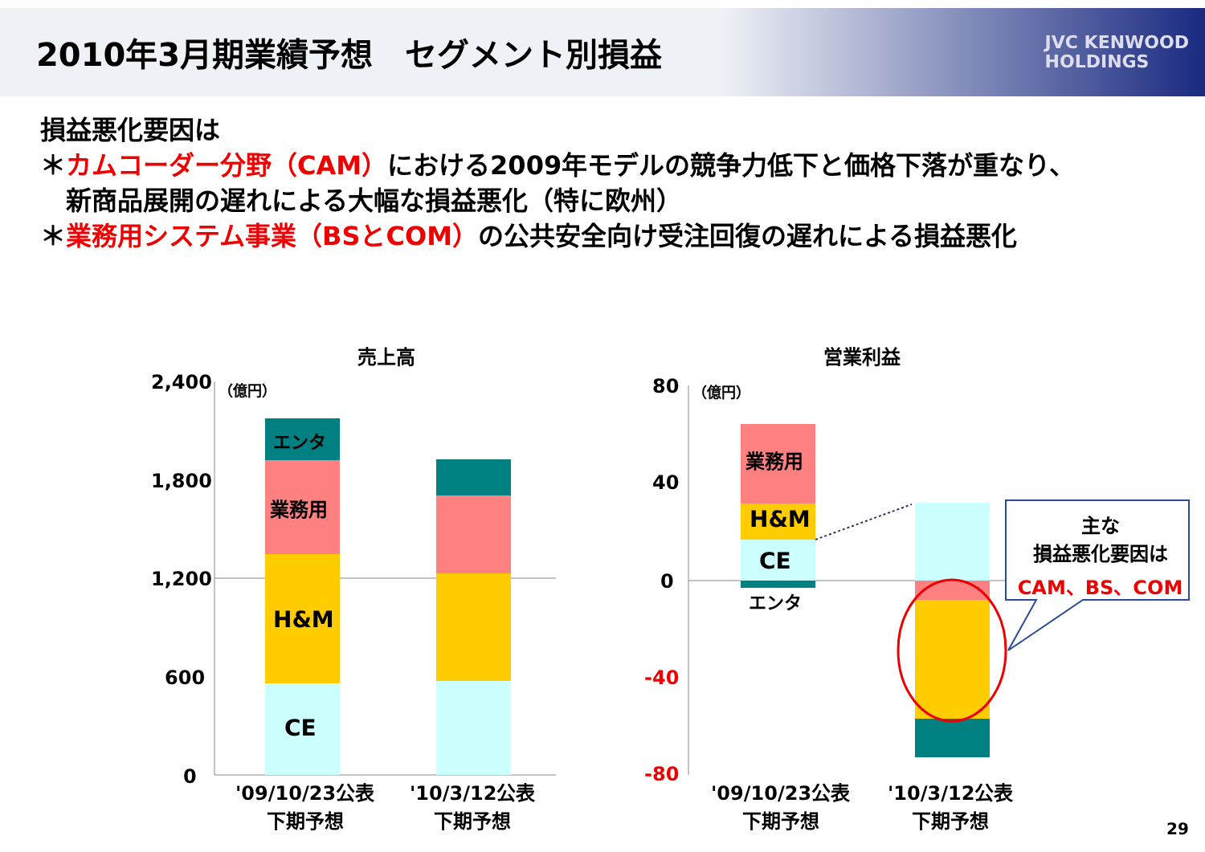2010年3月期業績予想　セグメント別損益
JVC KENWOOD
HOLDINGS
損益悪化要因は
＊カムコーダー分野（CAM）における2009年モデルの競争力低下と価格下落が重なり、
　新商品展開の遅れによる大幅な損益悪化（特に欧州）
＊業務用システム事業（BSとCOM）の公共安全向け受注回復の遅れによる損益悪化
売上高 営業利益
2,400
1,800
1,200
600
0
（億円）
エンタ
業務用
H&M
CE
'09/10/23公表
下期予想
'10/3/12公表
下期予想
80
40
0
-40
-80
（億円）
業務用
H&M
CE
エンタ
主な
損益悪化要因は
CAM、BS、COM
'09/10/23公表
下期予想
'10/3/12公表
下期予想
29